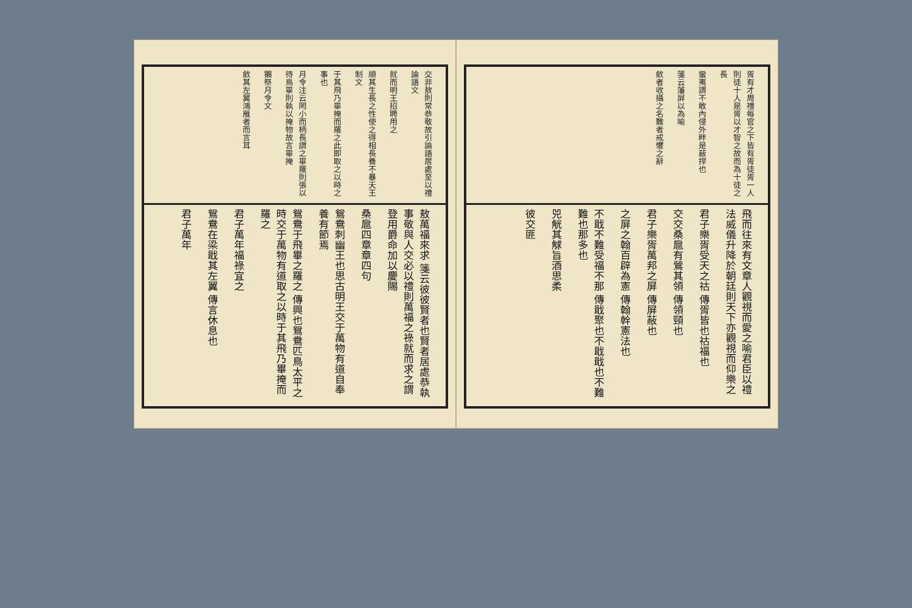交非敖則常恭敬故引論語居處至以禮論語文
就而明王招聘用之
順其生長之性使之得相長養不暴夭王制文
于其飛乃畢掩而羅之此即取之以時之事也
月令注云罔小而柄長謂之畢羅則張以待鳥畢則執以掩物故言畢掩
獺祭月令文
斂其左翼鴻雁者而言耳
敖萬福來求 箋云彼彼賢者也賢者居處恭執事敬與人交必以禮則萬福之祿就而求之謂登用爵命加以慶賜
桑扈四章章四句
鴛鴦刺幽王也思古明王交于萬物有道自奉養有節焉
鴛鴦于飛畢之羅之 傳興也鴛鴦匹鳥太平之時交于萬物有道取之以時于其飛乃畢掩而羅之
君子萬年福祿宜之
鴛鴦在梁戢其左翼 傳言休息也
君子萬年
胥有才周禮每官之下皆有胥徒胥一人則徒十人是胥以才智之故而為十徒之長
蠻夷謂不敢內侵外畔是蔽捍也
箋云藩屏以為喻
斂者收攝之名難者戒懼之辭
飛而往來有文章人觀視而愛之喻君臣以禮法威儀升降於朝廷則天下亦觀視而仰樂之
君子樂胥受天之祜 傳胥皆也祜福也
交交桑扈有鶯其領 傳領頸也
君子樂胥萬邦之屏 傳屏蔽也
之屏之翰百辟為憲 傳翰幹憲法也
不戢不難受福不那 傳戢聚也不戢戢也不難難也那多也
兕觥其觩旨酒思柔
彼交匪